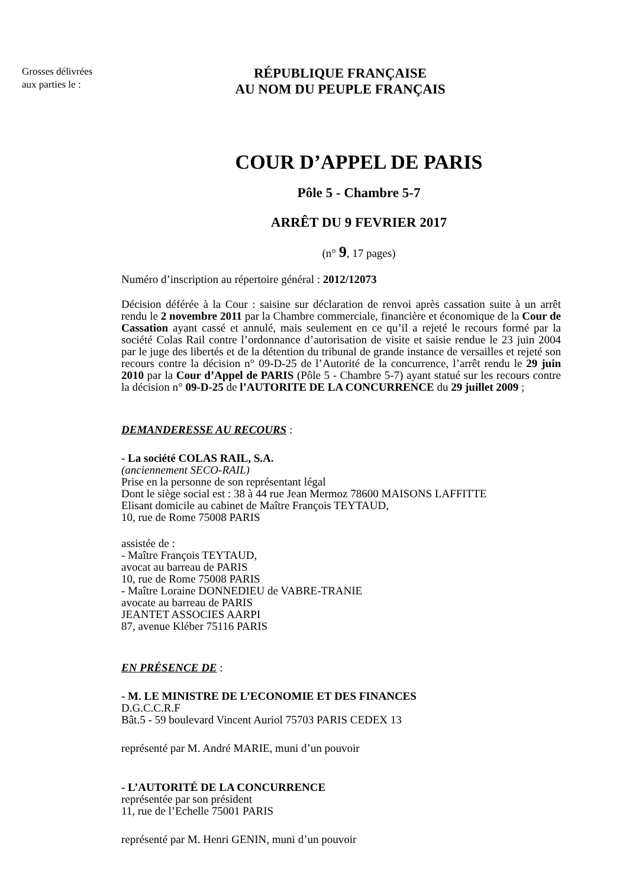Grosses délivrées
aux parties le :
RÉPUBLIQUE FRANÇAISE
AU NOM DU PEUPLE FRANÇAIS
COUR D’APPEL DE PARIS
Pôle 5 - Chambre 5-7
ARRÊT DU 9 FEVRIER 2017
(n° 9, 17 pages)
Numéro d’inscription au répertoire général : 2012/12073
Décision déférée à la Cour : saisine sur déclaration de renvoi après cassation suite à un arrêt rendu le 2 novembre 2011 par la Chambre commerciale, financière et économique de la Cour de Cassation ayant cassé et annulé, mais seulement en ce qu’il a rejeté le recours formé par la société Colas Rail contre l’ordonnance d’autorisation de visite et saisie rendue le 23 juin 2004 par le juge des libertés et de la détention du tribunal de grande instance de versailles et rejeté son recours contre la décision n° 09-D-25 de l’Autorité de la concurrence, l’arrêt rendu le 29 juin 2010 par la Cour d’Appel de PARIS (Pôle 5 - Chambre 5-7) ayant statué sur les recours contre la décision n° 09-D-25 de l’AUTORITE DE LA CONCURRENCE du 29 juillet 2009 ;
DEMANDERESSE AU RECOURS :
- La société COLAS RAIL, S.A.
(anciennement SECO-RAIL)
Prise en la personne de son représentant légal
Dont le siège social est : 38 à 44 rue Jean Mermoz 78600 MAISONS LAFFITTE
Elisant domicile au cabinet de Maître François TEYTAUD,
10, rue de Rome 75008 PARIS
assistée de :
- Maître François TEYTAUD,
avocat au barreau de PARIS
10, rue de Rome 75008 PARIS
- Maître Loraine DONNEDIEU de VABRE-TRANIE
avocate au barreau de PARIS
JEANTET ASSOCIES AARPI
87, avenue Kléber 75116 PARIS
EN PRÉSENCE DE :
- M. LE MINISTRE DE L’ECONOMIE ET DES FINANCES
D.G.C.C.R.F
Bât.5 - 59 boulevard Vincent Auriol 75703 PARIS CEDEX 13
représenté par M. André MARIE, muni d’un pouvoir
- L’AUTORITÉ DE LA CONCURRENCE
représentée par son président
11, rue de l’Echelle 75001 PARIS
représenté par M. Henri GENIN, muni d’un pouvoir